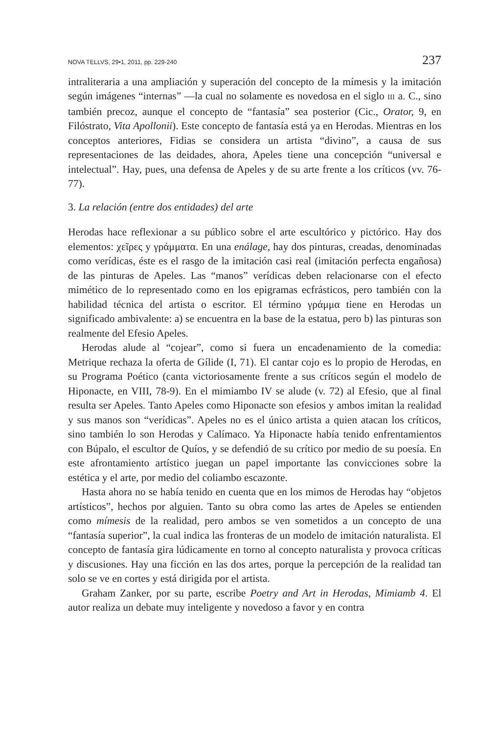NOVA TELLVS, 29•1, 2011, pp. 229-240 237
intraliteraria a una ampliación y superación del concepto de la mímesis y la imitación según imágenes “internas” —la cual no solamente es novedosa en el siglo III a. C., sino también precoz, aunque el concepto de “fantasía” sea posterior (Cic., Orator, 9, en Filóstrato, Vita Apollonii). Este concepto de fantasía está ya en Herodas. Mientras en los conceptos anteriores, Fidias se considera un artista “divino”, a causa de sus representaciones de las deidades, ahora, Apeles tiene una concepción “universal e intelectual”. Hay, pues, una defensa de Apeles y de su arte frente a los críticos (vv. 76-77).
3. La relación (entre dos entidades) del arte
Herodas hace reflexionar a su público sobre el arte escultórico y pictórico. Hay dos elementos: χεῖρες y γράμματα. En una enálage, hay dos pinturas, creadas, denominadas como verídicas, éste es el rasgo de la imitación casi real (imitación perfecta engañosa) de las pinturas de Apeles. Las “manos” verídicas deben relacionarse con el efecto mimético de lo representado como en los epigramas ecfrásticos, pero también con la habilidad técnica del artista o escritor. El término γράμμα tiene en Herodas un significado ambivalente: a) se encuentra en la base de la estatua, pero b) las pinturas son realmente del Efesio Apeles.
Herodas alude al “cojear”, como si fuera un encadenamiento de la comedia: Metrique rechaza la oferta de Gílide (I, 71). El cantar cojo es lo propio de Herodas, en su Programa Poético (canta victoriosamente frente a sus críticos según el modelo de Hiponacte, en VIII, 78-9). En el mimiambo IV se alude (v. 72) al Efesio, que al final resulta ser Apeles. Tanto Apeles como Hiponacte son efesios y ambos imitan la realidad y sus manos son “verídicas”. Apeles no es el único artista a quien atacan los críticos, sino también lo son Herodas y Calímaco. Ya Hiponacte había tenido enfrentamientos con Búpalo, el escultor de Quíos, y se defendió de su crítico por medio de su poesía. En este afrontamiento artístico juegan un papel importante las convicciones sobre la estética y el arte, por medio del coliambo escazonte.
Hasta ahora no se había tenido en cuenta que en los mimos de Herodas hay “objetos artísticos”, hechos por alguien. Tanto su obra como las artes de Apeles se entienden como mímesis de la realidad, pero ambos se ven sometidos a un concepto de una “fantasía superior”, la cual indica las fronteras de un modelo de imitación naturalista. El concepto de fantasía gira lúdicamente en torno al concepto naturalista y provoca críticas y discusiones. Hay una ficción en las dos artes, porque la percepción de la realidad tan solo se ve en cortes y está dirigida por el artista.
Graham Zanker, por su parte, escribe Poetry and Art in Herodas, Mimiamb 4. El autor realiza un debate muy inteligente y novedoso a favor y en contra